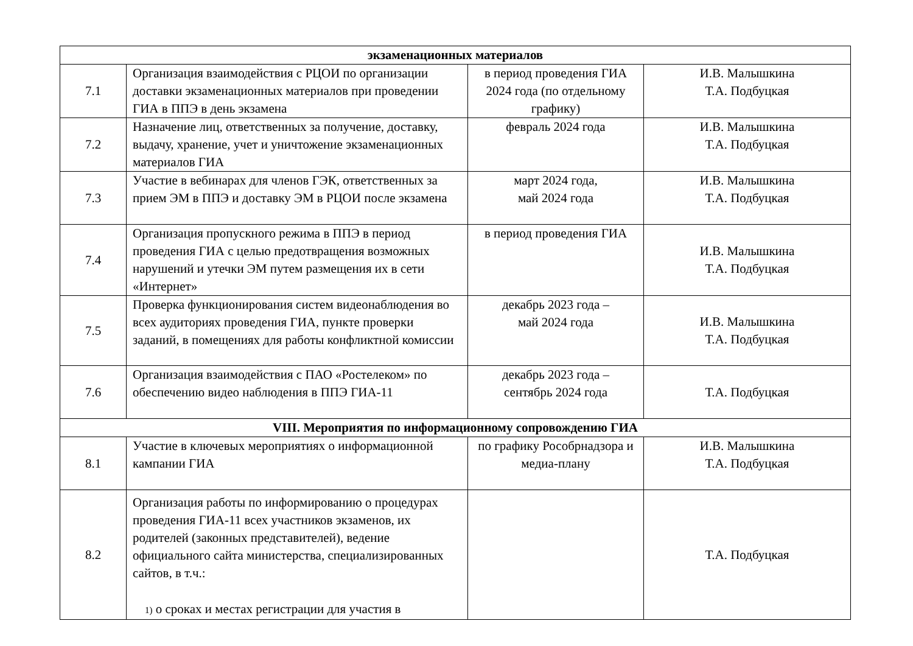| экзаменационных материалов | | | |
| 7.1 | Организация взаимодействия с РЦОИ по организации доставки экзаменационных материалов при проведении ГИА в ППЭ в день экзамена | в период проведения ГИА 2024 года (по отдельному графику) | И.В. Малышкина Т.А. Подбуцкая |
| 7.2 | Назначение лиц, ответственных за получение, доставку, выдачу, хранение, учет и уничтожение экзаменационных материалов ГИА | февраль 2024 года | И.В. Малышкина Т.А. Подбуцкая |
| 7.3 | Участие в вебинарах для членов ГЭК, ответственных за прием ЭМ в ППЭ и доставку ЭМ в РЦОИ после экзамена | март 2024 года, май 2024 года | И.В. Малышкина Т.А. Подбуцкая |
| 7.4 | Организация пропускного режима в ППЭ в период проведения ГИА с целью предотвращения возможных нарушений и утечки ЭМ путем размещения их в сети «Интернет» | в период проведения ГИА | И.В. Малышкина Т.А. Подбуцкая |
| 7.5 | Проверка функционирования систем видеонаблюдения во всех аудиториях проведения ГИА, пункте проверки заданий, в помещениях для работы конфликтной комиссии | декабрь 2023 года – май 2024 года | И.В. Малышкина Т.А. Подбуцкая |
| 7.6 | Организация взаимодействия с ПАО «Ростелеком» по обеспечению видео наблюдения в ППЭ ГИА-11 | декабрь 2023 года – сентябрь 2024 года | Т.А. Подбуцкая |
| VIII. Мероприятия по информационному сопровождению ГИА | | | |
| 8.1 | Участие в ключевых мероприятиях о информационной кампании ГИА | по графику Рособрнадзора и медиа-плану | И.В. Малышкина Т.А. Подбуцкая |
| 8.2 | Организация работы по информированию о процедурах проведения ГИА-11 всех участников экзаменов, их родителей (законных представителей), ведение официального сайта министерства, специализированных сайтов, в т.ч.: 1) о сроках и местах регистрации для участия в | | Т.А. Подбуцкая |